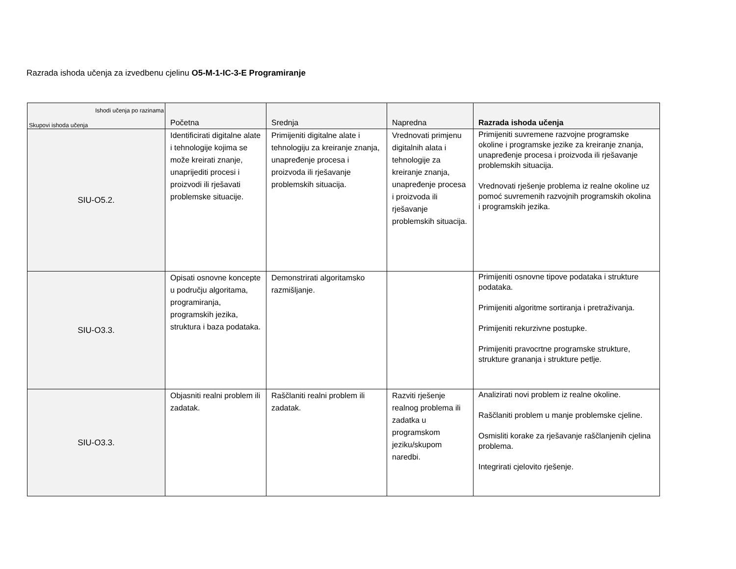Razrada ishoda učenja za izvedbenu cjelinu O5-M-1-IC-3-E Programiranje
| Ishodi učenja po razinama Skupovi ishoda učenja | Početna | Srednja | Napredna | Razrada ishoda učenja |
| --- | --- | --- | --- | --- |
| SIU-O5.2. | Identificirati digitalne alate i tehnologije kojima se može kreirati znanje, unaprijediti procesi i proizvodi ili rješavati problemske situacije. | Primijeniti digitalne alate i tehnologiju za kreiranje znanja, unapređenje procesa i proizvoda ili rješavanje problemskih situacija. | Vrednovati primjenu digitalnih alata i tehnologije za kreiranje znanja, unapređenje procesa i proizvoda ili rješavanje problemskih situacija. | Primijeniti suvremene razvojne programske okoline i programske jezike za kreiranje znanja, unapređenje procesa i proizvoda ili rješavanje problemskih situacija. Vrednovati rješenje problema iz realne okoline uz pomoć suvremenih razvojnih programskih okolina i programskih jezika. |
| SIU-O3.3. | Opisati osnovne koncepte u području algoritama, programiranja, programskih jezika, struktura i baza podataka. | Demonstrirati algoritamsko razmišljanje. | | Primijeniti osnovne tipove podataka i strukture podataka. Primijeniti algoritme sortiranja i pretraživanja. Primijeniti rekurzivne postupke. Primijeniti pravocrtne programske strukture, strukture grananja i strukture petlje. |
| SIU-O3.3. | Objasniti realni problem ili zadatak. | Raščlaniti realni problem ili zadatak. | Razviti rješenje realnog problema ili zadatka u programskom jeziku/skupom naredbi. | Analizirati novi problem iz realne okoline. Raščlaniti problem u manje problemske cjeline. Osmisliti korake za rješavanje raščlanjenih cjelina problema. Integrirati cjelovito rješenje. |